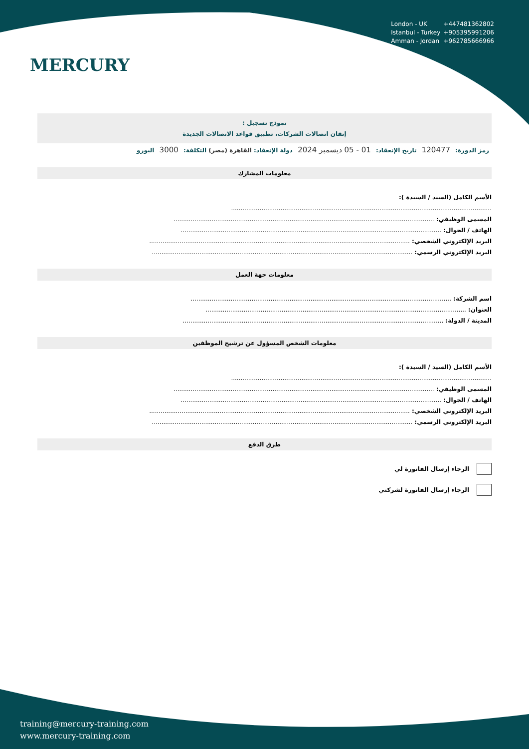MERCURY
London - UK +447481362802
Istanbul - Turkey +905395991206
Amman - Jordan +962785666966
نموذج تسجيل :
إتقان اتصالات الشركات، تطبيق قواعد الاتصالات الجديدة
رمز الدورة: 120477 تاريخ الإنعقاد: 01 - 05 ديسمبر 2024 دولة الإنعقاد: القاهرة (مصر) التكلفة: 3000 اليورو
معلومات المشارك
الأسم الكامل (السيد / السيدة ):
.........................................................................................................................................
المسمى الوظيفي: .........................................................................................................................................
الهاتف / الجوال: .........................................................................................................................................
البريد الإلكتروني الشخصي: .........................................................................................................................................
البريد الإلكتروني الرسمي: .........................................................................................................................................
معلومات جهة العمل
اسم الشركة: .........................................................................................................................................
العنوان: .........................................................................................................................................
المدينة / الدولة: .........................................................................................................................................
معلومات الشخص المسؤول عن ترشيح الموظفين
الأسم الكامل (السيد / السيدة ):
.........................................................................................................................................
المسمى الوظيفي: .........................................................................................................................................
الهاتف / الجوال: .........................................................................................................................................
البريد الإلكتروني الشخصي: .........................................................................................................................................
البريد الإلكتروني الرسمي: .........................................................................................................................................
طرق الدفع
الرجاء إرسال الفاتورة لي
الرجاء إرسال الفاتورة لشركتي
training@mercury-training.com
www.mercury-training.com